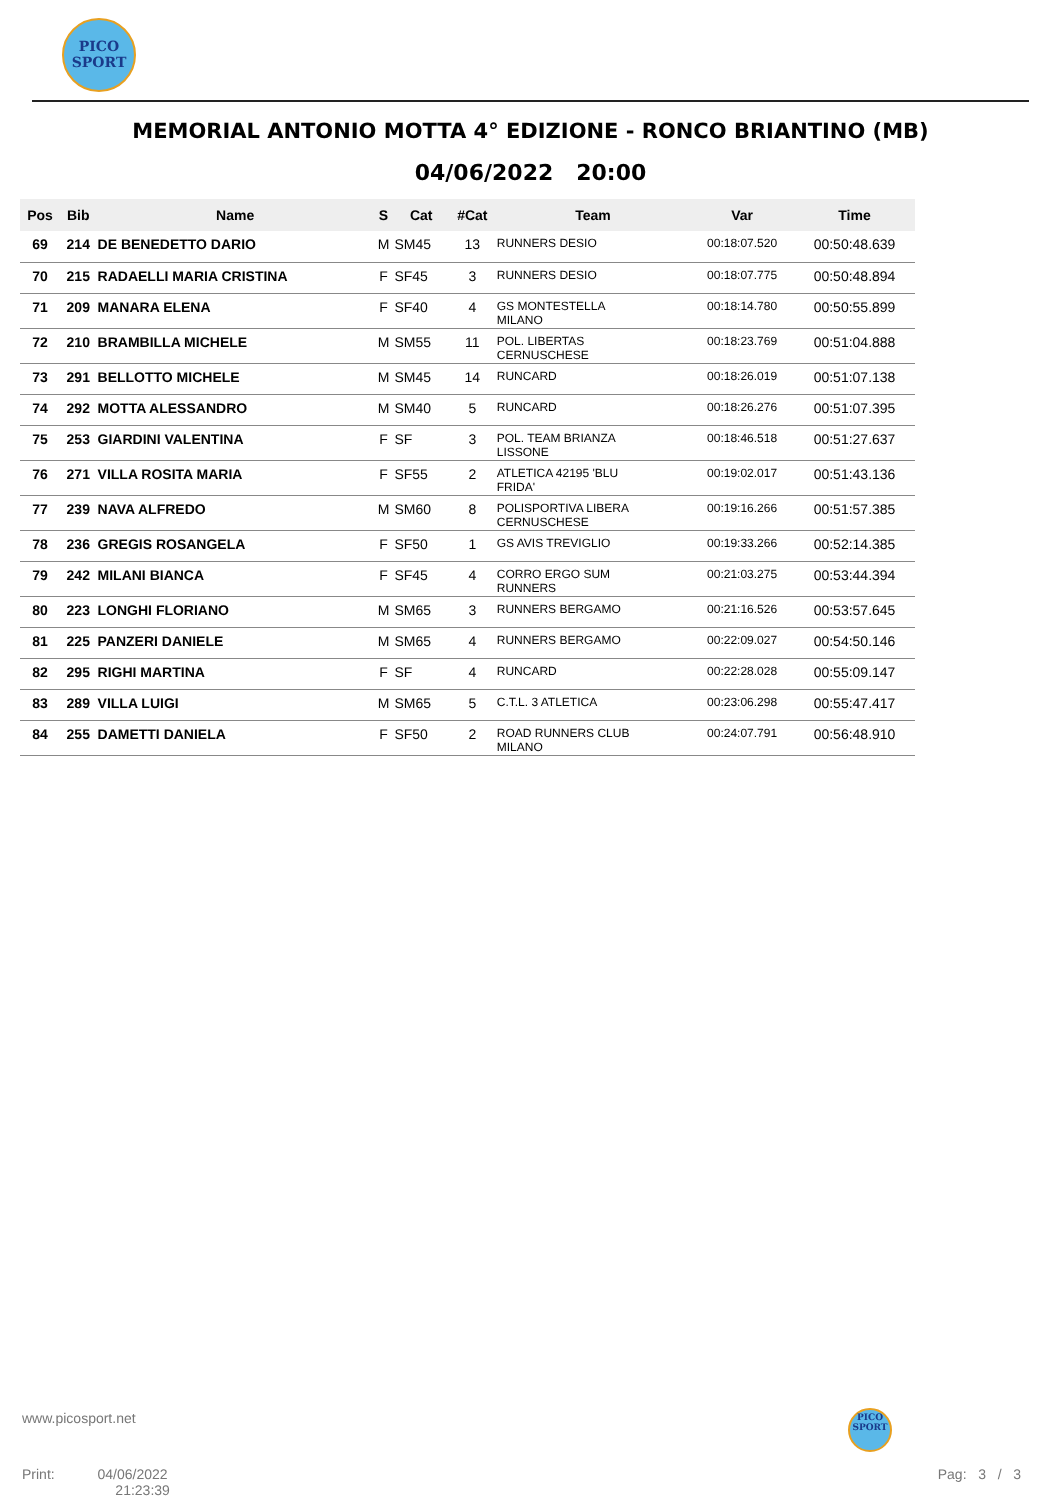PICO
SPORT
MEMORIAL ANTONIO MOTTA 4° EDIZIONE - RONCO BRIANTINO (MB)
04/06/2022 20:00
| Pos | Bib | Name | S | Cat | #Cat | Team | Var | Time |
| --- | --- | --- | --- | --- | --- | --- | --- | --- |
| 69 | 214 | DE BENEDETTO DARIO | M | SM45 | 13 | RUNNERS DESIO | 00:18:07.520 | 00:50:48.639 |
| 70 | 215 | RADAELLI MARIA CRISTINA | F | SF45 | 3 | RUNNERS DESIO | 00:18:07.775 | 00:50:48.894 |
| 71 | 209 | MANARA ELENA | F | SF40 | 4 | GS MONTESTELLA MILANO | 00:18:14.780 | 00:50:55.899 |
| 72 | 210 | BRAMBILLA MICHELE | M | SM55 | 11 | POL. LIBERTAS CERNUSCHESE | 00:18:23.769 | 00:51:04.888 |
| 73 | 291 | BELLOTTO MICHELE | M | SM45 | 14 | RUNCARD | 00:18:26.019 | 00:51:07.138 |
| 74 | 292 | MOTTA ALESSANDRO | M | SM40 | 5 | RUNCARD | 00:18:26.276 | 00:51:07.395 |
| 75 | 253 | GIARDINI VALENTINA | F | SF | 3 | POL. TEAM BRIANZA LISSONE | 00:18:46.518 | 00:51:27.637 |
| 76 | 271 | VILLA ROSITA MARIA | F | SF55 | 2 | ATLETICA 42195 'BLU FRIDA' | 00:19:02.017 | 00:51:43.136 |
| 77 | 239 | NAVA ALFREDO | M | SM60 | 8 | POLISPORTIVA LIBERA CERNUSCHESE | 00:19:16.266 | 00:51:57.385 |
| 78 | 236 | GREGIS ROSANGELA | F | SF50 | 1 | GS AVIS TREVIGLIO | 00:19:33.266 | 00:52:14.385 |
| 79 | 242 | MILANI BIANCA | F | SF45 | 4 | CORRO ERGO SUM RUNNERS | 00:21:03.275 | 00:53:44.394 |
| 80 | 223 | LONGHI FLORIANO | M | SM65 | 3 | RUNNERS BERGAMO | 00:21:16.526 | 00:53:57.645 |
| 81 | 225 | PANZERI DANIELE | M | SM65 | 4 | RUNNERS BERGAMO | 00:22:09.027 | 00:54:50.146 |
| 82 | 295 | RIGHI MARTINA | F | SF | 4 | RUNCARD | 00:22:28.028 | 00:55:09.147 |
| 83 | 289 | VILLA LUIGI | M | SM65 | 5 | C.T.L. 3 ATLETICA | 00:23:06.298 | 00:55:47.417 |
| 84 | 255 | DAMETTI DANIELA | F | SF50 | 2 | ROAD RUNNERS CLUB MILANO | 00:24:07.791 | 00:56:48.910 |
www.picosport.net
PICO
SPORT
Print: 04/06/2022
21:23:39
Pag: 3 / 3